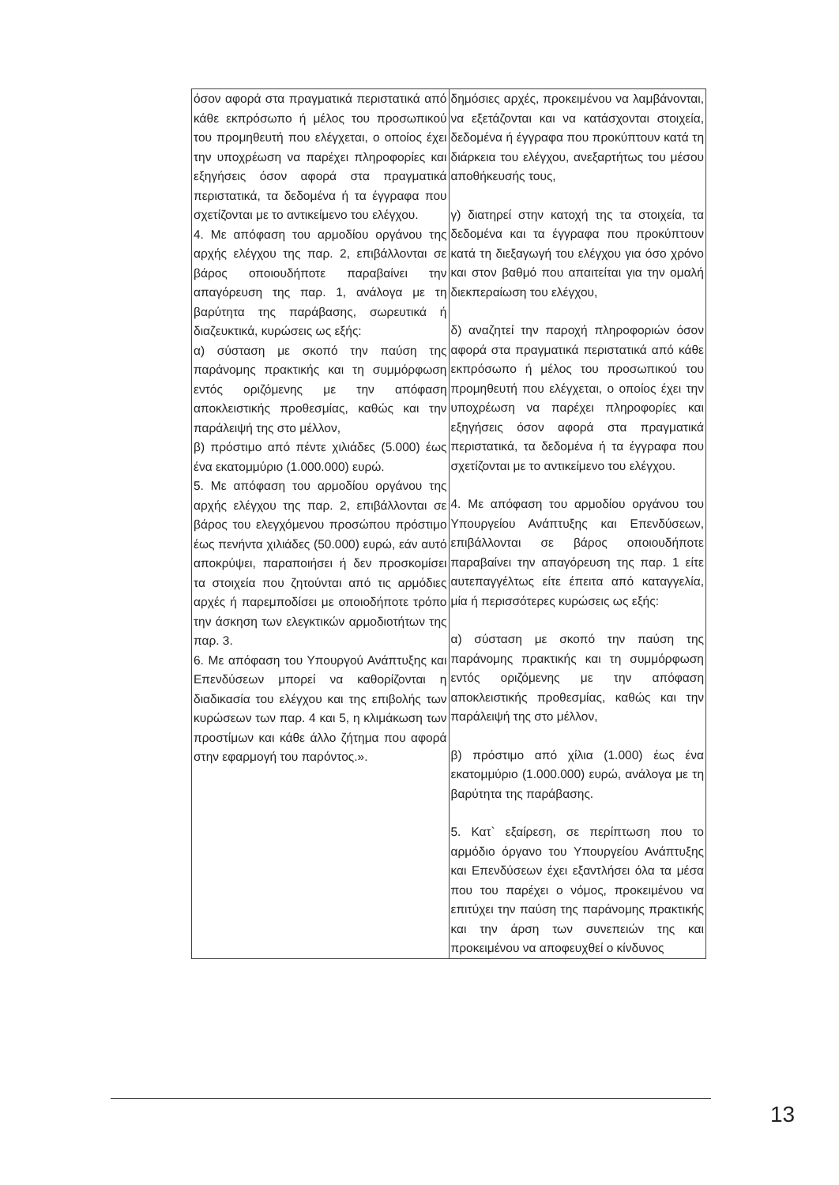| όσον αφορά στα πραγματικά περιστατικά από κάθε εκπρόσωπο ή μέλος του προσωπικού του προμηθευτή που ελέγχεται, ο οποίος έχει την υποχρέωση να παρέχει πληροφορίες και εξηγήσεις όσον αφορά στα πραγματικά περιστατικά, τα δεδομένα ή τα έγγραφα που σχετίζονται με το αντικείμενο του ελέγχου. 4. Με απόφαση του αρμοδίου οργάνου της αρχής ελέγχου της παρ. 2, επιβάλλονται σε βάρος οποιουδήποτε παραβαίνει την απαγόρευση της παρ. 1, ανάλογα με τη βαρύτητα της παράβασης, σωρευτικά ή διαζευκτικά, κυρώσεις ως εξής: α) σύσταση με σκοπό την παύση της παράνομης πρακτικής και τη συμμόρφωση εντός οριζόμενης με την απόφαση αποκλειστικής προθεσμίας, καθώς και την παράλειψή της στο μέλλον, β) πρόστιμο από πέντε χιλιάδες (5.000) έως ένα εκατομμύριο (1.000.000) ευρώ. 5. Με απόφαση του αρμοδίου οργάνου της αρχής ελέγχου της παρ. 2, επιβάλλονται σε βάρος του ελεγχόμενου προσώπου πρόστιμο έως πενήντα χιλιάδες (50.000) ευρώ, εάν αυτό αποκρύψει, παραποιήσει ή δεν προσκομίσει τα στοιχεία που ζητούνται από τις αρμόδιες αρχές ή παρεμποδίσει με οποιοδήποτε τρόπο την άσκηση των ελεγκτικών αρμοδιοτήτων της παρ. 3. 6. Με απόφαση του Υπουργού Ανάπτυξης και Επενδύσεων μπορεί να καθορίζονται η διαδικασία του ελέγχου και της επιβολής των κυρώσεων των παρ. 4 και 5, η κλιμάκωση των προστίμων και κάθε άλλο ζήτημα που αφορά στην εφαρμογή του παρόντος.». | δημόσιες αρχές, προκειμένου να λαμβάνονται, να εξετάζονται και να κατάσχονται στοιχεία, δεδομένα ή έγγραφα που προκύπτουν κατά τη διάρκεια του ελέγχου, ανεξαρτήτως του μέσου αποθήκευσής τους, γ) διατηρεί στην κατοχή της τα στοιχεία, τα δεδομένα και τα έγγραφα που προκύπτουν κατά τη διεξαγωγή του ελέγχου για όσο χρόνο και στον βαθμό που απαιτείται για την ομαλή διεκπεραίωση του ελέγχου, δ) αναζητεί την παροχή πληροφοριών όσον αφορά στα πραγματικά περιστατικά από κάθε εκπρόσωπο ή μέλος του προσωπικού του προμηθευτή που ελέγχεται, ο οποίος έχει την υποχρέωση να παρέχει πληροφορίες και εξηγήσεις όσον αφορά στα πραγματικά περιστατικά, τα δεδομένα ή τα έγγραφα που σχετίζονται με το αντικείμενο του ελέγχου. 4. Με απόφαση του αρμοδίου οργάνου του Υπουργείου Ανάπτυξης και Επενδύσεων, επιβάλλονται σε βάρος οποιουδήποτε παραβαίνει την απαγόρευση της παρ. 1 είτε αυτεπαγγέλτως είτε έπειτα από καταγγελία, μία ή περισσότερες κυρώσεις ως εξής: α) σύσταση με σκοπό την παύση της παράνομης πρακτικής και τη συμμόρφωση εντός οριζόμενης με την απόφαση αποκλειστικής προθεσμίας, καθώς και την παράλειψή της στο μέλλον, β) πρόστιμο από χίλια (1.000) έως ένα εκατομμύριο (1.000.000) ευρώ, ανάλογα με τη βαρύτητα της παράβασης. 5. Κατ` εξαίρεση, σε περίπτωση που το αρμόδιο όργανο του Υπουργείου Ανάπτυξης και Επενδύσεων έχει εξαντλήσει όλα τα μέσα που του παρέχει ο νόμος, προκειμένου να επιτύχει την παύση της παράνομης πρακτικής και την άρση των συνεπειών της και προκειμένου να αποφευχθεί ο κίνδυνος |
13